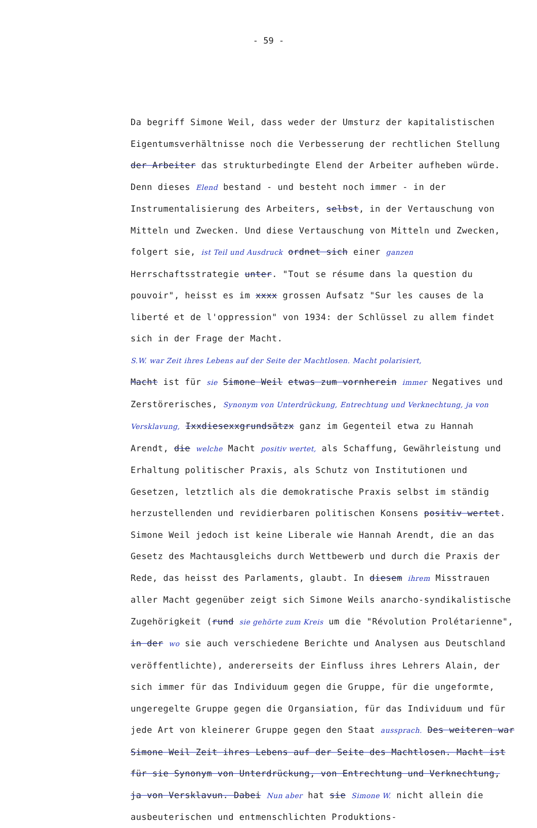- 59 -
Da begriff Simone Weil, dass weder der Umsturz der kapitalistischen Eigentumsverhältnisse noch die Verbesserung der rechtlichen Stellung der Arbeiter das strukturbedingte Elend der Arbeiter aufheben würde. Denn dieses Elend bestand - und besteht noch immer - in der Instrumentalisierung des Arbeiters, selbst, in der Vertauschung von Mitteln und Zwecken. Und diese Vertauschung von Mitteln und Zwecken, folgert sie, ist Teil und Ausdruck ordnet sich einer ganzen Herrschaftsstrategie unter. "Tout se résume dans la question du pouvoir", heisst es im xxxx grossen Aufsatz "Sur les causes de la liberté et de l'oppression" von 1934: der Schlüssel zu allem findet sich in der Frage der Macht.
S.W. war Zeit ihres Lebens auf der Seite der Machtlosen. Macht polarisiert,
Macht ist für sie Simone Weil etwas zum vornherein immer Negatives und Zerstörerisches, Synonym von Unterdrückung, Entrechtung und Verknechtung, ja von Versklavung, Ixxdiesexxgrundsätzx ganz im Gegenteil etwa zu Hannah Arendt, die welche Macht positiv wertet, als Schaffung, Gewährleistung und Erhaltung politischer Praxis, als Schutz von Institutionen und Gesetzen, letztlich als die demokratische Praxis selbst im ständig herzustellenden und revidierbaren politischen Konsens positiv wertet. Simone Weil jedoch ist keine Liberale wie Hannah Arendt, die an das Gesetz des Machtausgleichs durch Wettbewerb und durch die Praxis der Rede, das heisst des Parlaments, glaubt. In diesem ihrem Misstrauen aller Macht gegenüber zeigt sich Simone Weils anarcho-syndikalistische Zugehörigkeit (rund sie gehörte zum Kreis um die "Révolution Prolétarienne", in der wo sie auch verschiedene Berichte und Analysen aus Deutschland veröffentlichte), andererseits der Einfluss ihres Lehrers Alain, der sich immer für das Individuum gegen die Gruppe, für die ungeformte, ungeregelte Gruppe gegen die Organsiation, für das Individuum und für jede Art von kleinerer Gruppe gegen den Staat aussprach. Des weiteren war Simone Weil Zeit ihres Lebens auf der Seite des Machtlosen. Macht ist für sie Synonym von Unterdrückung, von Entrechtung und Verknechtung, ja von Versklavun. Dabei Nun aber hat sie Simone W. nicht allein die ausbeuterischen und entmenschlichten Produktions-